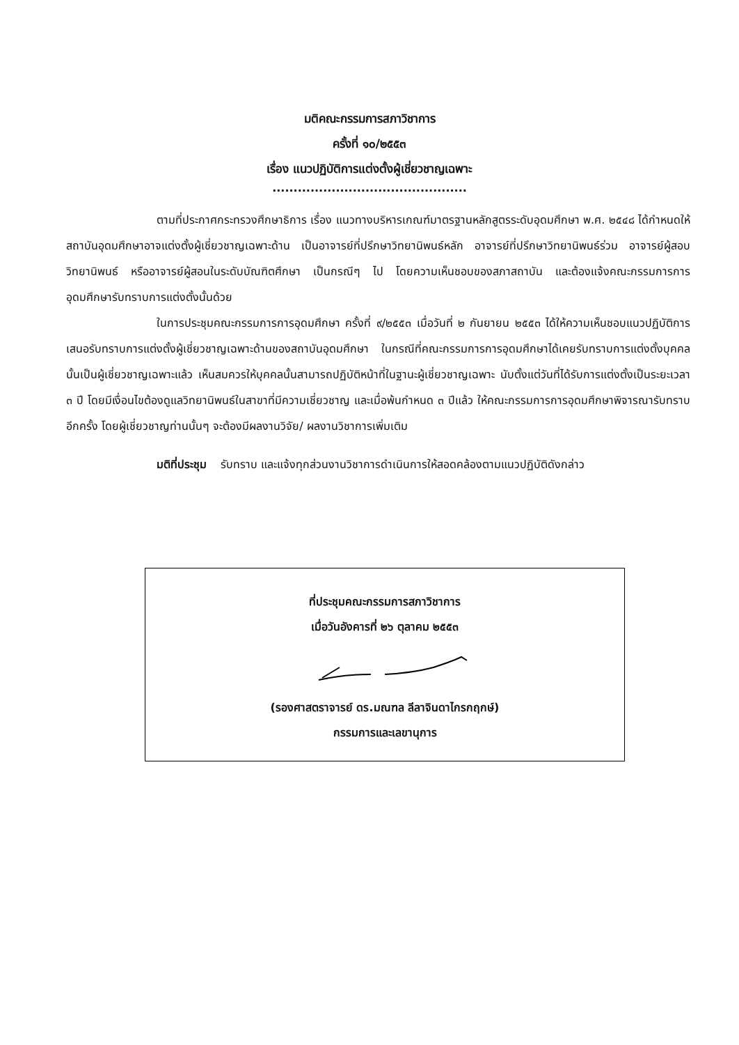มติคณะกรรมการสภาวิชาการ
ครั้งที่ ๑๐/๒๕๕๓
เรื่อง แนวปฏิบัติการแต่งตั้งผู้เชี่ยวชาญเฉพาะ
..............................................
ตามที่ประกาศกระทรวงศึกษาธิการ เรื่อง แนวทางบริหารเกณฑ์มาตรฐานหลักสูตรระดับอุดมศึกษา พ.ศ. ๒๕๔๘ ได้กำหนดให้สถาบันอุดมศึกษาอาจแต่งตั้งผู้เชี่ยวชาญเฉพาะด้าน เป็นอาจารย์ที่ปรึกษาวิทยานิพนธ์หลัก อาจารย์ที่ปรึกษาวิทยานิพนธ์ร่วม อาจารย์ผู้สอบวิทยานิพนธ์ หรืออาจารย์ผู้สอนในระดับบัณฑิตศึกษา เป็นกรณีๆ ไป โดยความเห็นชอบของสภาสถาบัน และต้องแจ้งคณะกรรมการการอุดมศึกษารับทราบการแต่งตั้งนั้นด้วย
ในการประชุมคณะกรรมการการอุดมศึกษา ครั้งที่ ๙/๒๕๕๓ เมื่อวันที่ ๒ กันยายน ๒๕๕๓ ได้ให้ความเห็นชอบแนวปฏิบัติการเสนอรับทราบการแต่งตั้งผู้เชี่ยวชาญเฉพาะด้านของสถาบันอุดมศึกษา ในกรณีที่คณะกรรมการการอุดมศึกษาได้เคยรับทราบการแต่งตั้งบุคคลนั้นเป็นผู้เชี่ยวชาญเฉพาะแล้ว เห็นสมควรให้บุคคลนั้นสามารถปฏิบัติหน้าที่ในฐานะผู้เชี่ยวชาญเฉพาะ นับตั้งแต่วันที่ได้รับการแต่งตั้งเป็นระยะเวลา ๓ ปี โดยมีเงื่อนไขต้องดูแลวิทยานิพนธ์ในสาขาที่มีความเชี่ยวชาญ และเมื่อพ้นกำหนด ๓ ปีแล้ว ให้คณะกรรมการการอุดมศึกษาพิจารณารับทราบอีกครั้ง โดยผู้เชี่ยวชาญท่านนั้นๆ จะต้องมีผลงานวิจัย/ ผลงานวิชาการเพิ่มเติม
มติที่ประชุม รับทราบ และแจ้งทุกส่วนงานวิชาการดำเนินการให้สอดคล้องตามแนวปฏิบัติดังกล่าว
ที่ประชุมคณะกรรมการสภาวิชาการ
เมื่อวันอังคารที่ ๒๖ ตุลาคม ๒๕๕๓
(รองศาสตราจารย์ ดร.มณฑล ลีลาจินดาไกรกฤกษ์)
กรรมการและเลขานุการ